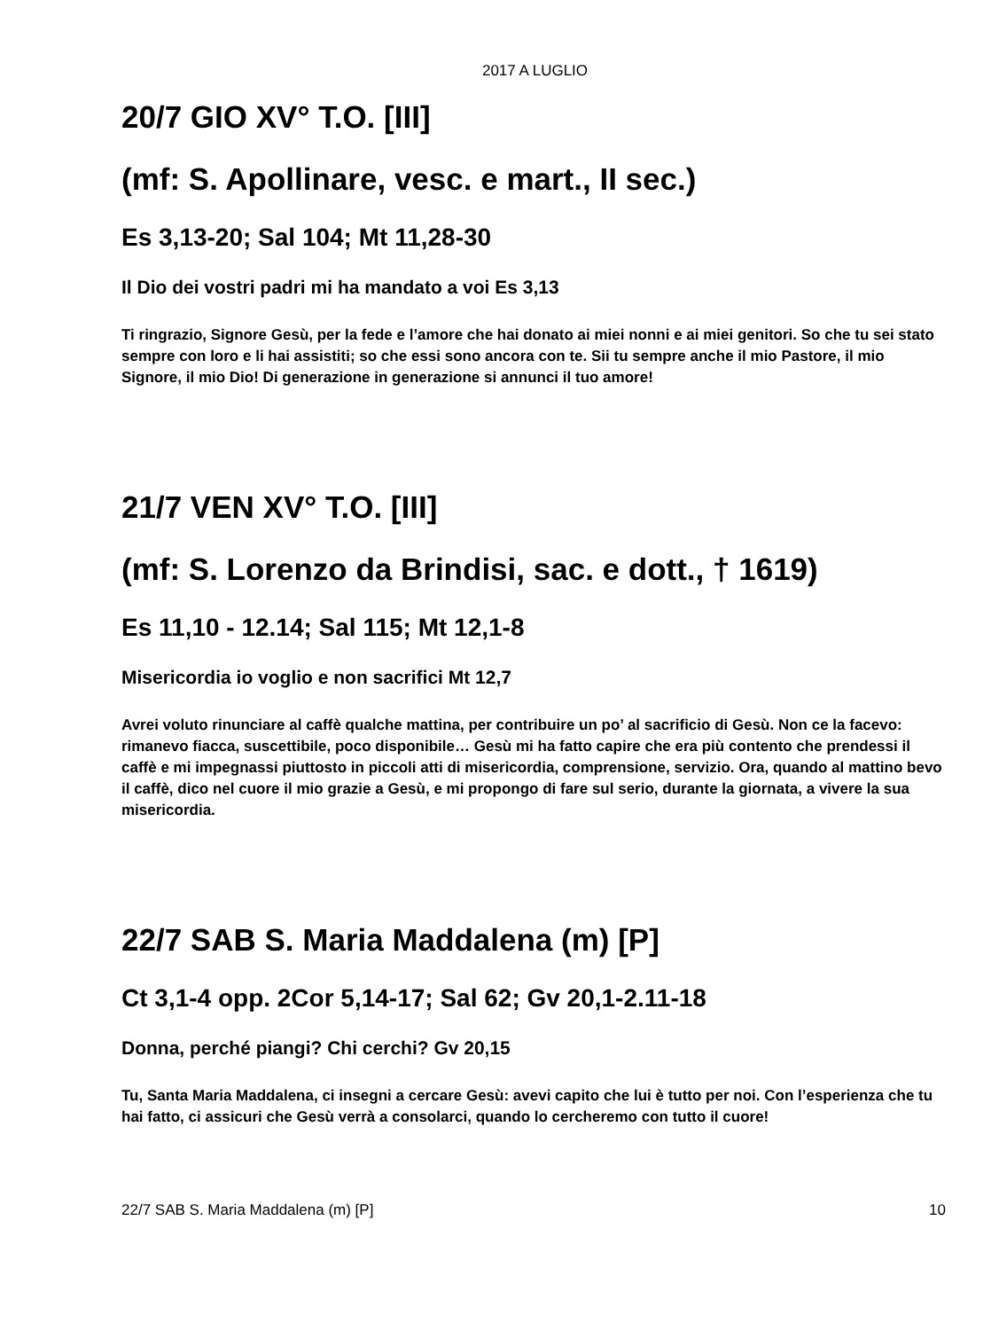2017 A LUGLIO
20/7 GIO XV° T.O. [III]
(mf: S. Apollinare, vesc. e mart., II sec.)
Es 3,13-20; Sal 104; Mt 11,28-30
Il Dio dei vostri padri mi ha mandato a voi Es 3,13
Ti ringrazio, Signore Gesù, per la fede e l’amore che hai donato ai miei nonni e ai miei genitori. So che tu sei stato sempre con loro e li hai assistiti; so che essi sono ancora con te. Sii tu sempre anche il mio Pastore, il mio Signore, il mio Dio! Di generazione in generazione si annunci il tuo amore!
21/7 VEN XV° T.O. [III]
(mf: S. Lorenzo da Brindisi, sac. e dott., † 1619)
Es 11,10 - 12.14; Sal 115; Mt 12,1-8
Misericordia io voglio e non sacrifici Mt 12,7
Avrei voluto rinunciare al caffè qualche mattina, per contribuire un po’ al sacrificio di Gesù. Non ce la facevo: rimanevo fiacca, suscettibile, poco disponibile… Gesù mi ha fatto capire che era più contento che prendessi il caffè e mi impegnassi piuttosto in piccoli atti di misericordia, comprensione, servizio. Ora, quando al mattino bevo il caffè, dico nel cuore il mio grazie a Gesù, e mi propongo di fare sul serio, durante la giornata, a vivere la sua misericordia.
22/7 SAB S. Maria Maddalena (m) [P]
Ct 3,1-4 opp. 2Cor 5,14-17; Sal 62; Gv 20,1-2.11-18
Donna, perché piangi? Chi cerchi? Gv 20,15
Tu, Santa Maria Maddalena, ci insegni a cercare Gesù: avevi capito che lui è tutto per noi. Con l’esperienza che tu hai fatto, ci assicuri che Gesù verrà a consolarci, quando lo cercheremo con tutto il cuore!
22/7 SAB S. Maria Maddalena (m) [P] 10